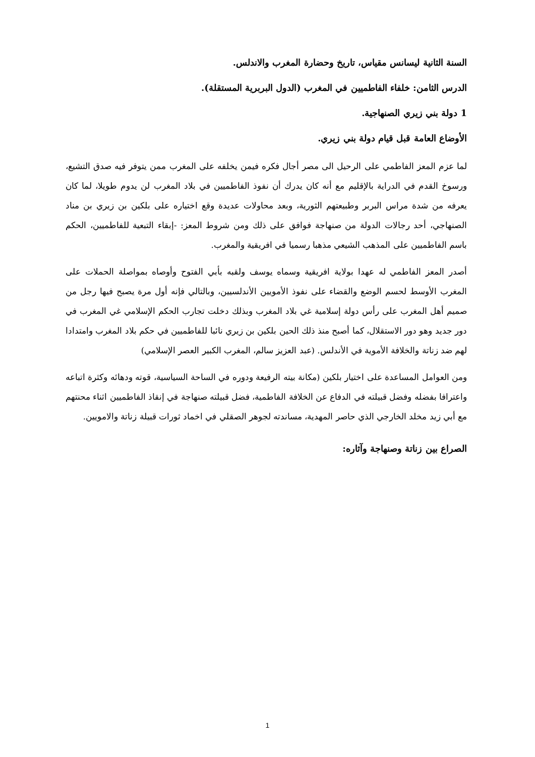السنة الثانية ليسانس مقياس، تاريخ وحضارة المغرب والاندلس.
الدرس الثامن: خلفاء الفاطميين في المغرب (الدول البربرية المستقلة).
1 دولة بني زيري الصنهاجية.
الأوضاع العامة قبل قيام دولة بني زيري.
لما عزم المعز الفاطمي على الرحيل الى مصر أجال فكره فيمن يخلفه على المغرب ممن يتوفر فيه صدق التشيع، ورسوخ القدم في الدراية بالإقليم مع أنه كان يدرك أن نفوذ الفاطميين في بلاد المغرب لن يدوم طويلا، لما كان يعرفه من شدة مراس البربر وطبيعتهم الثورية، وبعد محاولات عديدة وقع اختياره على بلكين بن زيري بن مناد الصنهاجي، أحد رجالات الدولة من صنهاجة فوافق على ذلك ومن شروط المعز: -إبقاء التبعية للفاطميين، الحكم باسم الفاطميين على المذهب الشيعي مذهبا رسميا في افريقية والمغرب.
أصدر المعز الفاطمي له عهدا بولاية افريقية وسماه يوسف ولقبه بأبي الفتوح وأوصاه بمواصلة الحملات على المغرب الأوسط لحسم الوضع والقضاء على نفوذ الأمويين الأندلسيين، وبالتالي فإنه أول مرة يصبح فيها رجل من صميم أهل المغرب على رأس دولة إسلامية غي بلاد المغرب وبذلك دخلت تجارب الحكم الإسلامي غي المغرب في دور جديد وهو دور الاستقلال، كما أصبح منذ ذلك الحين بلكين بن زيري نائبا للفاطميين في حكم بلاد المغرب وامتدادا لهم ضد زناتة والخلافة الأموية في الأندلس. (عبد العزيز سالم، المغرب الكبير العصر الإسلامي)
ومن العوامل المساعدة على اختيار بلكين (مكانة بيته الرفيعة ودوره في الساحة السياسية، قوته ودهائه وكثرة اتباعه واعترافا بفضله وفضل قبيلته في الدفاع عن الخلافة الفاطمية، فضل قبيلته صنهاجة في إنقاذ الفاطميين اثناء محنتهم مع أبي زيد مخلد الخارجي الذي حاصر المهدية، مساندته لجوهر الصقلي في اخماد ثورات قبيلة زناتة والامويين.
الصراع بين زناتة وصنهاجة وآثاره:
1